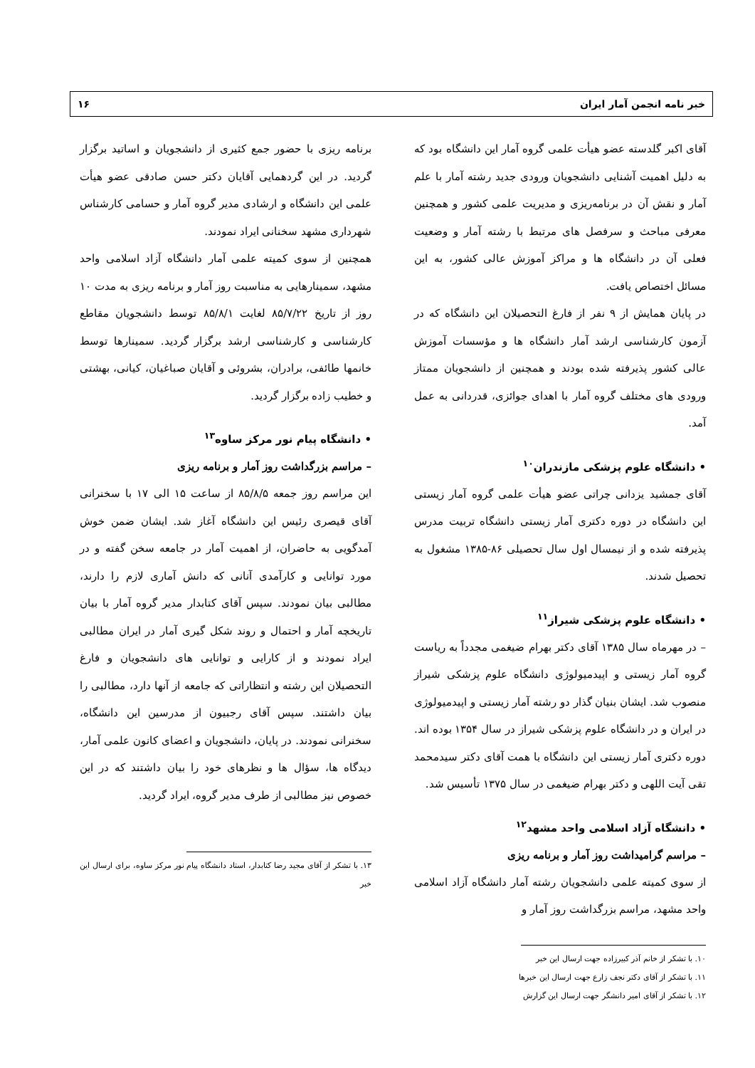خبر نامه انجمن آمار ایران ۱۶
آقای اکبر گلدسته عضو هیأت علمی گروه آمار این دانشگاه بود که به دلیل اهمیت آشنایی دانشجویان ورودی جدید رشته آمار با علم آمار و نقش آن در برنامه‌ریزی و مدیریت علمی کشور و همچنین معرفی مباحث و سرفصل های مرتبط با رشته آمار و وضعیت فعلی آن در دانشگاه ها و مراکز آموزش عالی کشور، به این مسائل اختصاص یافت.
در پایان همایش از ۹ نفر از فارغ التحصیلان این دانشگاه که در آزمون کارشناسی ارشد آمار دانشگاه ها و مؤسسات آموزش عالی کشور پذیرفته شده بودند و همچنین از دانشجویان ممتاز ورودی های مختلف گروه آمار با اهدای جوائزی، قدردانی به عمل آمد.
• دانشگاه علوم پزشکی مازندران<sup>۱۰</sup>
آقای جمشید یزدانی چراتی عضو هیأت علمی گروه آمار زیستی این دانشگاه در دوره دکتری آمار زیستی دانشگاه تربیت مدرس پذیرفته شده و از نیمسال اول سال تحصیلی ۸۶-۱۳۸۵ مشغول به تحصیل شدند.
• دانشگاه علوم پزشکی شیراز<sup>۱۱</sup>
– در مهرماه سال ۱۳۸۵ آقای دکتر بهرام ضیغمی مجدداً به ریاست گروه آمار زیستی و اپیدمیولوژی دانشگاه علوم پزشکی شیراز منصوب شد. ایشان بنیان گذار دو رشته آمار زیستی و اپیدمیولوژی در ایران و در دانشگاه علوم پزشکی شیراز در سال ۱۳۵۴ بوده اند. دوره دکتری آمار زیستی این دانشگاه با همت آقای دکتر سیدمحمد تقی آیت اللهی و دکتر بهرام ضیغمی در سال ۱۳۷۵ تأسیس شد.
• دانشگاه آزاد اسلامی واحد مشهد<sup>۱۲</sup>
– مراسم گرامیداشت روز آمار و برنامه ریزی
از سوی کمیته علمی دانشجویان رشته آمار دانشگاه آزاد اسلامی واحد مشهد، مراسم بزرگداشت روز آمار و
۱۰. با تشکر از خانم آذر کبیرزاده جهت ارسال این خبر
۱۱. با تشکر از آقای دکتر نجف زارع جهت ارسال این خبرها
۱۲. با تشکر از آقای امیر دانشگر جهت ارسال این گزارش
برنامه ریزی با حضور جمع کثیری از دانشجویان و اساتید برگزار گردید. در این گردهمایی آقایان دکتر حسن صادقی عضو هیأت علمی این دانشگاه و ارشادی مدیر گروه آمار و حسامی کارشناس شهرداری مشهد سخنانی ایراد نمودند.
همچنین از سوی کمیته علمی آمار دانشگاه آزاد اسلامی واحد مشهد، سمینارهایی به مناسبت روز آمار و برنامه ریزی به مدت ۱۰ روز از تاریخ ۸۵/۷/۲۲ لغایت ۸۵/۸/۱ توسط دانشجویان مقاطع کارشناسی و کارشناسی ارشد برگزار گردید. سمینارها توسط خانمها طائفی، برادران، بشروئی و آقایان صباغیان، کیانی، بهشتی و خطیب زاده برگزار گردید.
• دانشگاه پیام نور مرکز ساوه<sup>۱۳</sup>
– مراسم بزرگداشت روز آمار و برنامه ریزی
این مراسم روز جمعه ۸۵/۸/۵ از ساعت ۱۵ الی ۱۷ با سخنرانی آقای قیصری رئیس این دانشگاه آغاز شد. ایشان ضمن خوش آمدگویی به حاضران، از اهمیت آمار در جامعه سخن گفته و در مورد توانایی و کارآمدی آنانی که دانش آماری لازم را دارند، مطالبی بیان نمودند. سپس آقای کتابدار مدیر گروه آمار با بیان تاریخچه آمار و احتمال و روند شکل گیری آمار در ایران مطالبی ایراد نمودند و از کارایی و توانایی های دانشجویان و فارغ التحصیلان این رشته و انتظاراتی که جامعه از آنها دارد، مطالبی را بیان داشتند. سپس آقای رجبیون از مدرسین این دانشگاه، سخنرانی نمودند. در پایان، دانشجویان و اعضای کانون علمی آمار، دیدگاه ها، سؤال ها و نظرهای خود را بیان داشتند که در این خصوص نیز مطالبی از طرف مدیر گروه، ایراد گردید.
۱۳. با تشکر از آقای مجید رضا کتابدار، استاد دانشگاه پیام نور مرکز ساوه، برای ارسال این خبر